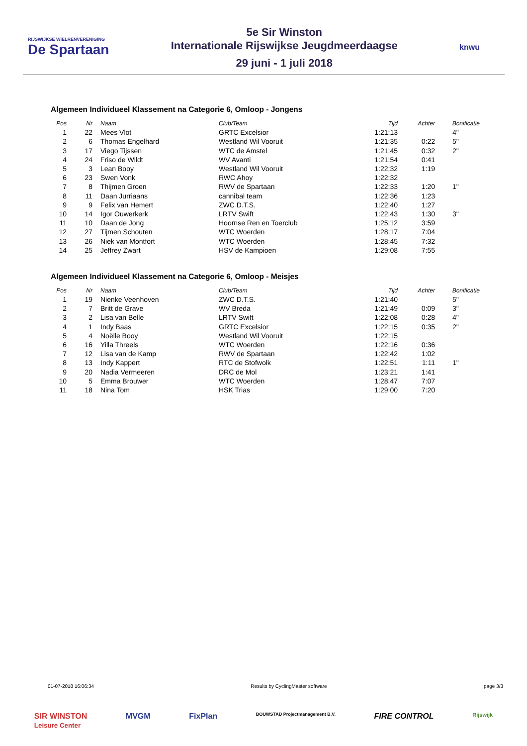RIJSWIJKSE WIELRENVERENIGING
De Spartaan
5e Sir Winston
Internationale Rijswijkse Jeugdmeerdaagse
29 juni - 1 juli 2018
knwu
Algemeen Individueel Klassement na Categorie 6, Omloop - Jongens
| Pos | Nr | | Naam | Club/Team | Tijd | Achter | Bonificatie |
| --- | --- | --- | --- | --- | --- | --- | --- |
| 1 | 22 | | Mees Vlot | GRTC Excelsior | 1:21:13 | | 4" |
| 2 | 6 | | Thomas Engelhard | Westland Wil Vooruit | 1:21:35 | 0:22 | 5" |
| 3 | 17 | | Viego Tijssen | WTC de Amstel | 1:21:45 | 0:32 | 2" |
| 4 | 24 | | Friso de Wildt | WV Avanti | 1:21:54 | 0:41 | |
| 5 | 3 | | Lean Booy | Westland Wil Vooruit | 1:22:32 | 1:19 | |
| 6 | 23 | | Swen Vonk | RWC Ahoy | 1:22:32 | | |
| 7 | 8 | | Thijmen Groen | RWV de Spartaan | 1:22:33 | 1:20 | 1" |
| 8 | 11 | | Daan Jurriaans | cannibal team | 1:22:36 | 1:23 | |
| 9 | 9 | | Felix van Hemert | ZWC D.T.S. | 1:22:40 | 1:27 | |
| 10 | 14 | | Igor Ouwerkerk | LRTV Swift | 1:22:43 | 1:30 | 3" |
| 11 | 10 | | Daan de Jong | Hoornse Ren en Toerclub | 1:25:12 | 3:59 | |
| 12 | 27 | | Tijmen Schouten | WTC Woerden | 1:28:17 | 7:04 | |
| 13 | 26 | | Niek van Montfort | WTC Woerden | 1:28:45 | 7:32 | |
| 14 | 25 | | Jeffrey Zwart | HSV de Kampioen | 1:29:08 | 7:55 | |
Algemeen Individueel Klassement na Categorie 6, Omloop - Meisjes
| Pos | Nr | | Naam | Club/Team | Tijd | Achter | Bonificatie |
| --- | --- | --- | --- | --- | --- | --- | --- |
| 1 | 19 | | Nienke Veenhoven | ZWC D.T.S. | 1:21:40 | | 5" |
| 2 | 7 | | Britt de Grave | WV Breda | 1:21:49 | 0:09 | 3" |
| 3 | 2 | | Lisa van Belle | LRTV Swift | 1:22:08 | 0:28 | 4" |
| 4 | 1 | | Indy Baas | GRTC Excelsior | 1:22:15 | 0:35 | 2" |
| 5 | 4 | | Noëlle Booy | Westland Wil Vooruit | 1:22:15 | | |
| 6 | 16 | | Yilla Threels | WTC Woerden | 1:22:16 | 0:36 | |
| 7 | 12 | | Lisa van de Kamp | RWV de Spartaan | 1:22:42 | 1:02 | |
| 8 | 13 | | Indy Kappert | RTC de Stofwolk | 1:22:51 | 1:11 | 1" |
| 9 | 20 | | Nadia Vermeeren | DRC de Mol | 1:23:21 | 1:41 | |
| 10 | 5 | | Emma Brouwer | WTC Woerden | 1:28:47 | 7:07 | |
| 11 | 18 | | Nina Tom | HSK Trias | 1:29:00 | 7:20 | |
01-07-2018 16:06:34 Results by CyclingMaster software page 3/3
SIR WINSTON
Leisure Center MVGM FixPlan BOUWSTAD Projectmanagement B.V. FIRE CONTROL Rijswijk